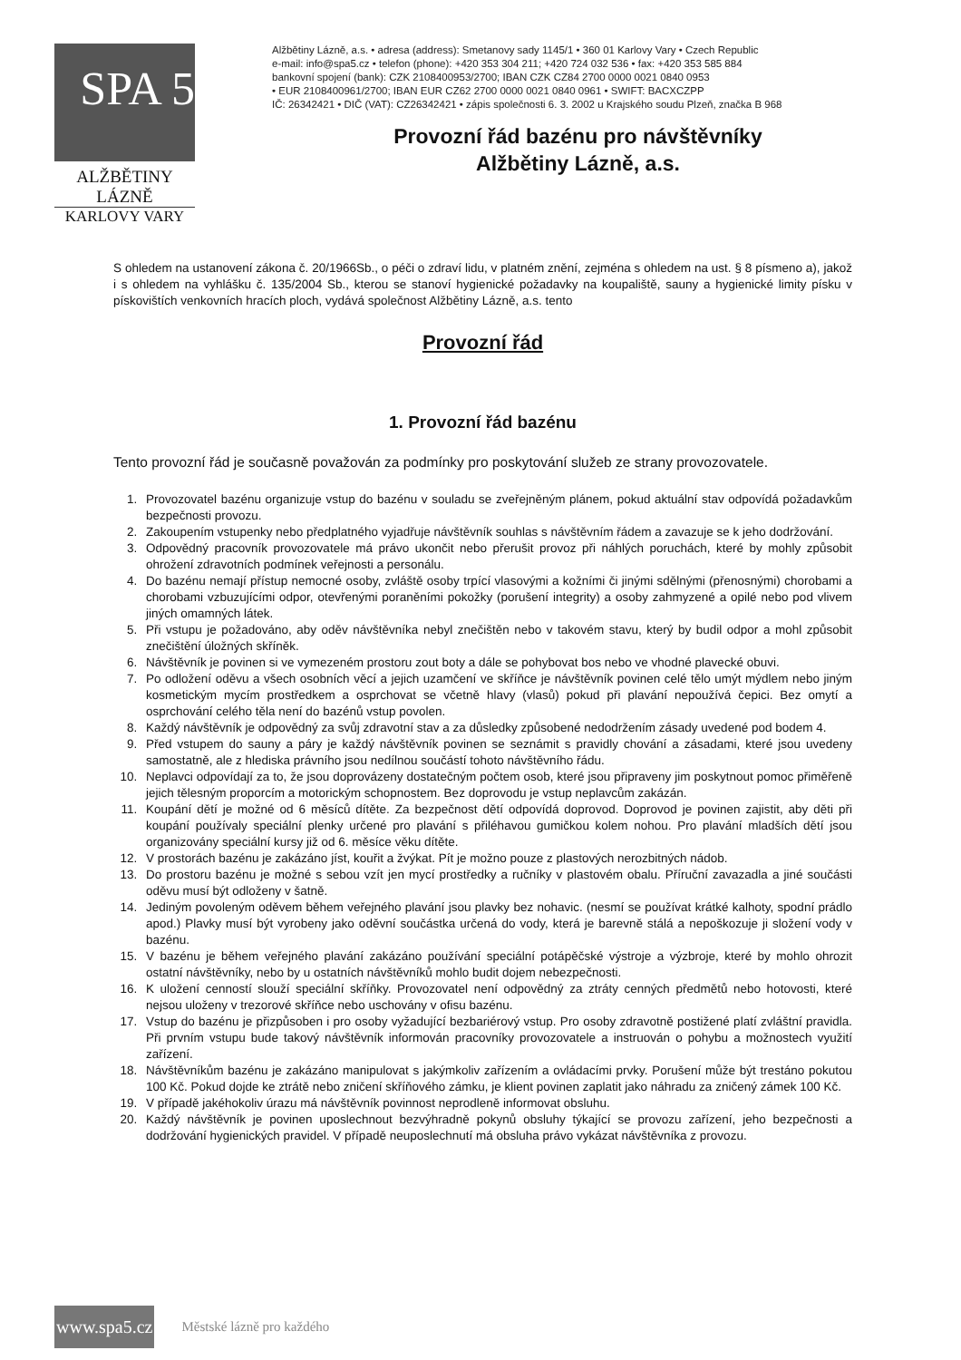SPA 5
ALŽBĚTINY LÁZNĚ
KARLOVY VARY
Alžbětiny Lázně, a.s. • adresa (address): Smetanovy sady 1145/1 • 360 01 Karlovy Vary • Czech Republic
e-mail: info@spa5.cz • telefon (phone): +420 353 304 211; +420 724 032 536 • fax: +420 353 585 884
bankovní spojení (bank): CZK 2108400953/2700; IBAN CZK CZ84 2700 0000 0021 0840 0953
• EUR 2108400961/2700; IBAN EUR CZ62 2700 0000 0021 0840 0961 • SWIFT: BACXCZPP
IČ: 26342421 • DIČ (VAT): CZ26342421 • zápis společnosti 6. 3. 2002 u Krajského soudu Plzeň, značka B 968
Provozní řád bazénu pro návštěvníky
Alžbětiny Lázně, a.s.
S ohledem na ustanovení zákona č. 20/1966Sb., o péči o zdraví lidu, v platném znění, zejména s ohledem na ust. § 8 písmeno a), jakož i s ohledem na vyhlášku č. 135/2004 Sb., kterou se stanoví hygienické požadavky na koupaliště, sauny a hygienické limity písku v pískovištích venkovních hracích ploch, vydává společnost Alžbětiny Lázně, a.s. tento
Provozní řád
1. Provozní řád bazénu
Tento provozní řád je současně považován za podmínky pro poskytování služeb ze strany provozovatele.
1. Provozovatel bazénu organizuje vstup do bazénu v souladu se zveřejněným plánem, pokud aktuální stav odpovídá požadavkům bezpečnosti provozu.
2. Zakoupením vstupenky nebo předplatného vyjadřuje návštěvník souhlas s návštěvním řádem a zavazuje se k jeho dodržování.
3. Odpovědný pracovník provozovatele má právo ukončit nebo přerušit provoz při náhlých poruchách, které by mohly způsobit ohrožení zdravotních podmínek veřejnosti a personálu.
4. Do bazénu nemají přístup nemocné osoby, zvláště osoby trpící vlasovými a kožními či jinými sdělnými (přenosnými) chorobami a chorobami vzbuzujícími odpor, otevřenými poraněními pokožky (porušení integrity) a osoby zahmyzené a opilé nebo pod vlivem jiných omamných látek.
5. Při vstupu je požadováno, aby oděv návštěvníka nebyl znečištěn nebo v takovém stavu, který by budil odpor a mohl způsobit znečištění úložných skříněk.
6. Návštěvník je povinen si ve vymezeném prostoru zout boty a dále se pohybovat bos nebo ve vhodné plavecké obuvi.
7. Po odložení oděvu a všech osobních věcí a jejich uzamčení ve skříňce je návštěvník povinen celé tělo umýt mýdlem nebo jiným kosmetickým mycím prostředkem a osprchovat se včetně hlavy (vlasů) pokud při plavání nepoužívá čepici. Bez omytí a osprchování celého těla není do bazénů vstup povolen.
8. Každý návštěvník je odpovědný za svůj zdravotní stav a za důsledky způsobené nedodržením zásady uvedené pod bodem 4.
9. Před vstupem do sauny a páry je každý návštěvník povinen se seznámit s pravidly chování a zásadami, které jsou uvedeny samostatně, ale z hlediska právního jsou nedílnou součástí tohoto návštěvního řádu.
10. Neplavci odpovídají za to, že jsou doprovázeny dostatečným počtem osob, které jsou připraveny jim poskytnout pomoc přiměřeně jejich tělesným proporcím a motorickým schopnostem. Bez doprovodu je vstup neplavcům zakázán.
11. Koupání dětí je možné od 6 měsíců dítěte. Za bezpečnost dětí odpovídá doprovod. Doprovod je povinen zajistit, aby děti při koupání používaly speciální plenky určené pro plavání s přiléhavou gumičkou kolem nohou. Pro plavání mladších dětí jsou organizovány speciální kursy již od 6. měsíce věku dítěte.
12. V prostorách bazénu je zakázáno jíst, kouřit a žvýkat. Pít je možno pouze z plastových nerozbitných nádob.
13. Do prostoru bazénu je možné s sebou vzít jen mycí prostředky a ručníky v plastovém obalu. Příruční zavazadla a jiné součásti oděvu musí být odloženy v šatně.
14. Jediným povoleným oděvem během veřejného plavání jsou plavky bez nohavic. (nesmí se používat krátké kalhoty, spodní prádlo apod.) Plavky musí být vyrobeny jako oděvní součástka určená do vody, která je barevně stálá a nepoškozuje ji složení vody v bazénu.
15. V bazénu je během veřejného plavání zakázáno používání speciální potápěčské výstroje a výzbroje, které by mohlo ohrozit ostatní návštěvníky, nebo by u ostatních návštěvníků mohlo budit dojem nebezpečnosti.
16. K uložení cenností slouží speciální skříňky. Provozovatel není odpovědný za ztráty cenných předmětů nebo hotovosti, které nejsou uloženy v trezorové skříňce nebo uschovány v ofisu bazénu.
17. Vstup do bazénu je přizpůsoben i pro osoby vyžadující bezbariérový vstup. Pro osoby zdravotně postižené platí zvláštní pravidla. Při prvním vstupu bude takový návštěvník informován pracovníky provozovatele a instruován o pohybu a možnostech využití zařízení.
18. Návštěvníkům bazénu je zakázáno manipulovat s jakýmkoliv zařízením a ovládacími prvky. Porušení může být trestáno pokutou 100 Kč. Pokud dojde ke ztrátě nebo zničení skříňového zámku, je klient povinen zaplatit jako náhradu za zničený zámek 100 Kč.
19. V případě jakéhokoliv úrazu má návštěvník povinnost neprodleně informovat obsluhu.
20. Každý návštěvník je povinen uposlechnout bezvýhradně pokynů obsluhy týkající se provozu zařízení, jeho bezpečnosti a dodržování hygienických pravidel. V případě neuposlechnutí má obsluha právo vykázat návštěvníka z provozu.
www.spa5.cz Městské lázně pro každého